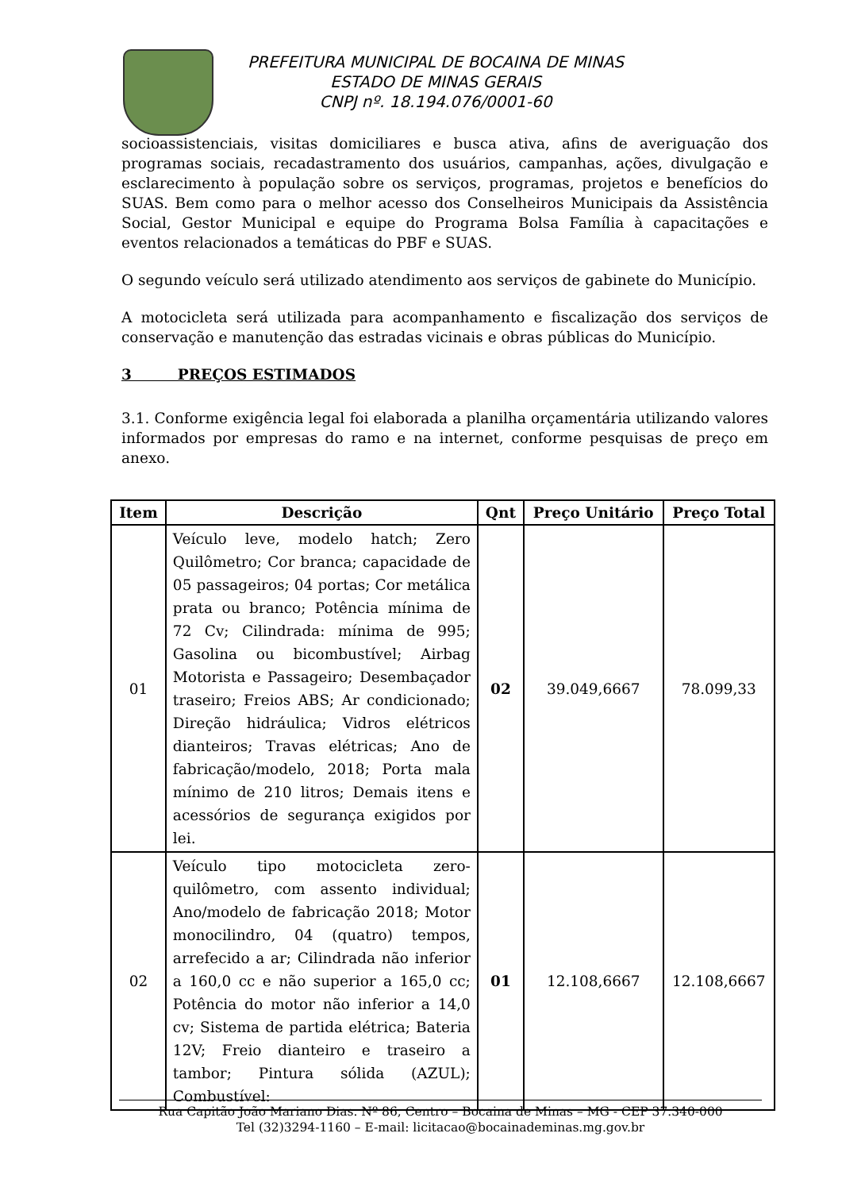PREFEITURA MUNICIPAL DE BOCAINA DE MINAS
ESTADO DE MINAS GERAIS
CNPJ nº. 18.194.076/0001-60
socioassistenciais, visitas domiciliares e busca ativa, afins de averiguação dos programas sociais, recadastramento dos usuários, campanhas, ações, divulgação e esclarecimento à população sobre os serviços, programas, projetos e benefícios do SUAS. Bem como para o melhor acesso dos Conselheiros Municipais da Assistência Social, Gestor Municipal e equipe do Programa Bolsa Família à capacitações e eventos relacionados a temáticas do PBF e SUAS.
O segundo veículo será utilizado atendimento aos serviços de gabinete do Município.
A motocicleta será utilizada para acompanhamento e fiscalização dos serviços de conservação e manutenção das estradas vicinais e obras públicas do Município.
3 PREÇOS ESTIMADOS
3.1. Conforme exigência legal foi elaborada a planilha orçamentária utilizando valores informados por empresas do ramo e na internet, conforme pesquisas de preço em anexo.
| Item | Descrição | Qnt | Preço Unitário | Preço Total |
| --- | --- | --- | --- | --- |
| 01 | Veículo leve, modelo hatch; Zero Quilômetro; Cor branca; capacidade de 05 passageiros; 04 portas; Cor metálica prata ou branco; Potência mínima de 72 Cv; Cilindrada: mínima de 995; Gasolina ou bicombustível; Airbag Motorista e Passageiro; Desembaçador traseiro; Freios ABS; Ar condicionado; Direção hidráulica; Vidros elétricos dianteiros; Travas elétricas; Ano de fabricação/modelo, 2018; Porta mala mínimo de 210 litros; Demais itens e acessórios de segurança exigidos por lei. | 02 | 39.049,6667 | 78.099,33 |
| 02 | Veículo tipo motocicleta zero-quilômetro, com assento individual; Ano/modelo de fabricação 2018; Motor monocilindro, 04 (quatro) tempos, arrefecido a ar; Cilindrada não inferior a 160,0 cc e não superior a 165,0 cc; Potência do motor não inferior a 14,0 cv; Sistema de partida elétrica; Bateria 12V; Freio dianteiro e traseiro a tambor; Pintura sólida (AZUL); Combustível: | 01 | 12.108,6667 | 12.108,6667 |
Rua Capitão João Mariano Dias. Nº 86, Centro – Bocaina de Minas – MG - CEP 37.340-000
Tel (32)3294-1160 – E-mail: licitacao@bocainademinas.mg.gov.br